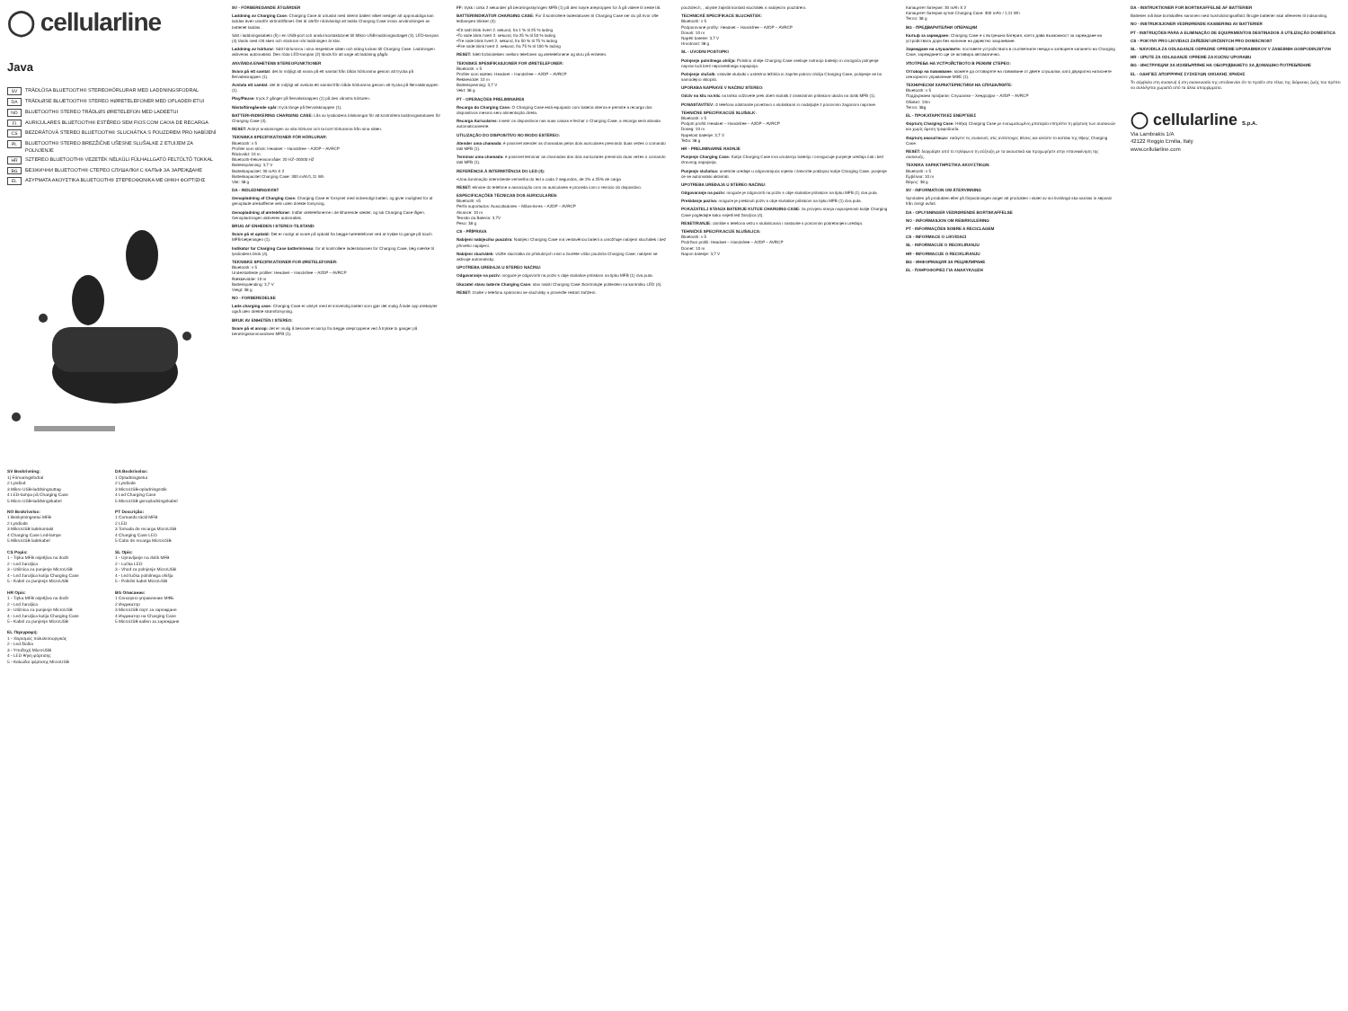◯ cellularline
Java
SV TRÅDLÖSA BLUETOOTH® STEREOHÖRLURAR MED LADDNINGSFODRAL
DA TRÅDLØSE BLUETOOTH® STEREO HØRETELEFONER MED OPLADER-ETUI
NO BLUETOOTH® STEREO TRÅDLØS ØRETELEFON MED LADEETUI
FI AURICULARES BLUETOOTH® ESTÉREO SEM FIOS COM CAIXA DE RECARGA
CS BEZDRÁTOVÁ STEREO BLUETOOTH® SLUCHÁTKA S POUZDREM PRO NABÍJENÍ
PL BLUETOOTH® STEREO BREZŽIČNE UŠESNE SLUŠALKE Z ETUIJEM ZA POLNJENJE
HR SZTEREO BLUETOOTH® VEZETÉK NÉLKÜLI FÜLHALLGATÓ FELTÖLTŐ TOKKAL
BG БЕЗЖИЧНИ BLUETOOTH® СТЕРЕО СЛУШАЛКИ С КАЛЪФ ЗА ЗАРЕЖДАНЕ
EL ΑΣΥΡΜΑΤΑ ΑΚΟΥΣΤΙΚΑ BLUETOOTH® ΣΤΕΡΕΟΦΩΝΙΚΑ ΜΕ ΘΗΚΗ ΦΟΡΤΙΣΗΣ
SV Beskrivning:
1) Förvaringsfodral
2 Lysdiod
3 Mikro USB-laddningsuttag
4 LED-lampa på Charging Case
5 Micro USB-laddningskabel
DA Beskrivelse:
1 Opladningsetui
2 Lysdiode
3 MicroUSB-opladningsstik
4 Led Charging Case
5 MicroUSB genopladningskabel
NO Beskrivelse:
1 Beskytningsetui MFB
2 Lysdiode
3 MikroUSB ladekontakt
4 Charging Case Led-lampe
5 MikroUSB ladekabel
PT Descrição:
1 Comando táctil MFB
2 LED
3 Tomada de recarga MicroUSB
4 Charging Case LED
5 Cabo de recarga MicroUSB
CS Popis:
1 - Tipka MFB osjetljiva na dodir
2 - Led žaruljica
3 - Utičnica za punjenje MicroUSB
4 - Led žaruljica kutija Charging Case
5 - Kabel za punjenje MicroUSB
SL Opis:
1 - Upravljanje na dotik MFB
2 - Lučka LED
3 - Vhod za polnjenje MicroUSB
4 - Led lučka polnilnega ohišja
5 - Polnilni kabel MicroUSB
HR Opis:
1 - Tipka MFB osjetljiva na dodir
2 - Led žaruljica
3 - Utičnica za punjenje MicroUSB
4 - Led žaruljica kutija Charging Case
5 - Kabel za punjenje MicroUSB
BG Описание:
1 Сензорно управление МФБ
2 Индикатор
3 MicroUSB порт за зареждане
4 Индикатор на Charging Case
5 MicroUSB кабел за зареждане
EL Περιγραφή:
1 - Χειρισμός πολυλειτουργικός
2 - Led δίοδοι
3 - Υποδοχή MicroUSB
4 - LED θήκη φόρτισης
5 - Καλώδιο φόρτισης MicroUSB
SV - FÖRBEREDANDE ÅTGÄRDER
Laddning av Charging Case: Charging Case är utrustat med internt batteri vilket medger att uppmuddiga kan laddas även utanför strömtillförsel. Det är därför nödvändigt att ladda Charging Case innan användningen av batteriet laddas.
Sätt i laddningskabeln (5) i en USB-port och anslut kontaktdonet till MIkro-USB-laddningsuttaget (3). LED-lampan (4) tänds med rött sken och slocknar när laddningen är klar.
Laddning av hörlurar: Sätt hörlurarna i sina respektive säten och stäng luckan till Charging Case. Laddningen aktiveras automatiskt. Den röda LED-lampan (2) tänds för att ange att laddning pågår.
ANVÄNDA ENHETENS STEREOFUNKTIONER
Svara på ett samtal: det är möjligt att svara på ett samtal från båda hörlurarna genom att trycka på flervalsknappen (1).
Avsluta ett samtal: det är möjligt att avsluta ett samtal från båda hörlurarna genom att trycka på flervalsknappen (1).
Play/Pause: tryck 2 gånger på flervalsknappen (1) på den vänstra hörluren.
Nästa/föregående spår: tryck länge på flervalsknappen (1).
BATTERI-INDIKERING CHARGING CASE: Lås av lysdiodens blinkningar för att kontrollera laddningsstatusen för Charging Case (4).
RESET: Avbryt anslutningen av alla hörlurar och ta bort hörlurarna från sina säten.
TEKNISKA SPECIFIKATIONER FÖR HÖRLURAR:
Bluetooth: v 5
Profiler som stöds: Headset – Handsfree – A2DP – AVRCP
Räckvidd: 10 m
Bluetooth-frekvensområde: 20 HZ–20000 HZ
Batterispänning: 3,7 V
Batterikapacitet: 30 mAh X 2
Batterikapacitet Charging Case: 300 mAh/1,11 Wh
Vikt: 38 g
DA - INDLEDNINGSVIST
Genopladning af Charging Case: Charging Case er forsynet med indvendigt batteri, og giver mulighed for at genoplade ørebøfferne selv uden direkte forsyning.
Genopladning af øretelefoner: Indfør øretelefonerne i de tilhørende sæder, og luk Charging Case lågen. Genopladningen aktiveres automatisk.
BRUG AF ENHEDEN I STEREO-TILSTAND:
Svare på et opkald: Det er muligt at svare på opkald fra begge høretelefoner ved at trykke to gange på touch MFB-betjeningen (1).
Indikator for Charging Case batteriniveau: for at kontrollere ladestatussen for Charging Case, læg mærke til lysdiodens blink (4).
TEKNISKE SPECIFIKATIONER FOR ØRETELEFONER:
Bluetooth: v 5
Understøttede profiler: Headset – Handsfree – A2DP – AVRCP
Rækkevidde: 10 m
Batterispænding: 3,7 V
Vægt: 38 g
NO - FORBEREDELSE
Lade charging case: Charging Case er utstyrt med et innvendig batteri som gjør det mulig å lade opp ørebøyler også uten direkte strømforsyning.
BRUK AV ENHETEN I STEREO:
Svare på et anrop: det er mulig å besvare et anrop fra begge øreproppene ved å trykke to ganger på berøringskommandoen MFB (1).
FF: trykk i cirka 2 sekunder på berøringsstyringen MFB (1) på den høyre øreproppen for å gå videre til neste lät.
BATTERIINDIKATOR CHARGING CASE: For å kontrollere ladestatusen til Charging Case ser du på hvor ofte ledlampen blinker (4):
•Ett rødt blink hvert 2. sekund, fra 1 % til 25 % lading
•To røde blink hvert 2. sekund, fra 25 % til 50 % lading
•Tre røde blink hvert 2. sekund, fra 50 % til 75 % lading
•Fire røde blink hvert 2. sekund, fra 75 % til 100 % lading
RESET: Slett forbindelsen mellom telefonen og øretelefonene og skru på enheten.
TEKNISKE SPESIFIKASJONER FOR ØRETELEFONER:
Bluetooth: v 5
Profiler som støttes: Headset – Handsfree – A2DP – AVRCP
Rekkevidde: 10 m
Batterispenning: 3,7 V
Vekt: 38 g
PT - OPERAÇÕES PRELIMINARES
Recarga do Charging Case: O Charging Case está equipado com bateria interna e permite a recarga dos dispositivos mesmo sem alimentação direta.
Recarga Auriculares: inserir os dispositivos nas suas caixas e fechar o Charging Case, a recarga será ativada automaticamente.
UTILIZAÇÃO DO DISPOSITIVO NO MODO ESTÉREO:
Atender uma chamada: é possível atender as chamadas pelos dois auriculares premindo duas vezes o comando tátil MFB (1).
Terminar uma chamada: é possível terminar as chamadas dos dois auriculares premindo duas vezes o comando tátil MFB (1).
REFERÊNCIA À INTERMITÊNCIA DO LED (4):
•Uma iluminação intermitente vermelha do led a cada 2 segundos, de 1% a 25% de carga
RESET: elimine do telefone a associação com os auriculares e proceda com o reinício do dispositivo.
ESPECIFICAÇÕES TÉCNICAS DOS AURICULARES:
Bluetooth: v5
Perfis suportados: Auscultadores – Mãos-livres – A2DP – AVRCP
Alcance: 10 m
Tensão da Bateria: 3,7V
Peso: 38 g
CS - PŘÍPRAVA
Nabíjení nabíjecího pouzdra: Nabíjecí Charging Case má vestavěnou baterii a umožňuje nabíjení sluchátek i bez přímého napájení.
Nabíjení sluchátek: vložte sluchátka do příslušných míst a zavřete víčko pouzdra Charging Case; nabíjení se aktivuje automaticky.
UPOTREBA UREĐAJA U STEREO NAČINU:
Odgovaranje na poziv: moguće je odgovoriti na poziv s obje slušalice pritiskom na tipku MFB (1) dva puta.
Ukazatel stavu baterie Charging Case: stav nabití Charging Case zkontrolujte pohledem na kontrolku LED (4).
RESET: zrušte v telefonu spárování se sluchátky a proveďte restart zařízení.
pouzdrech, , abyste zajistili kontakt sluchátek s nabíjecím pouzdrem.
TECHNICKÉ SPECIFIKACE SLUCHÁTEK:
Bluetooth: v 5
Podporované profily: Headset – Handsfree – A2DP – AVRCP
Dosah: 10 m
Napětí baterie: 3,7 V
Hmotnost: 38 g
SL - UVODNI POSTOPKI
Polnjenje polnilnega ohišja: Polnilno ohišje Charging Case vsebuje notranjo baterijo in omogoča polnjenje naprav tudi brez neposrednega napajanja.
Polnjenje slušalk: vstavite slušalki v ustrezna ležišča in zaprite pokrov ohišja Charging Case, polnjenje se bo samodejno vklopilo.
UPORABA NAPRAVE V NAČINU STEREO:
Odziv na klic na klic na lahko odzovete prek obeh slušalk z dvakratnim pritiskom ukaza na dotik MFB (1).
PONASTAVITEV: iz telefona odstranite povezavo s slušalkami in nadaljujte z ponovnim zagonom naprave.
TEHNIČNE SPECIFIKACIJE SLUŠALK:
Bluetooth: v 5
Podprti profili: Headset – Handsfree – A2DP – AVRCP
Doseg: 10 m
Napetost baterije: 3,7 V
Teža: 38 g
HR - PRELIMINARNE RADNJE
Punjenje Charging Case: Kutija Charging Case ima unutarnju bateriju i omogućuje punjenje uređaja čak i bez izravnog napajanja.
Punjenje slušalica: umetnite uređaje u odgovarajuća mjesta i zatvorite poklopac kutije Charging Case, punjenje će se automatski aktivirati.
UPOTREBA UREĐAJA U STEREO NAČINU:
Odgovaranje na poziv: moguće je odgovoriti na poziv s obje slušalice pritiskom na tipku MFB (1) dva puta.
Prekidanje poziva: moguće je prekinuti poziv s obje slušalice pritiskom na tipku MFB (1) dva puta.
POKAZATELJ STANJA BATERIJE KUTIJE CHARGING CASE: za provjeru stanja napunjenosti kutije Charging Case pogledajte kako svijetli led žaruljica (4).
RESETIRANJE: obrišite s telefona vezu s slušalicama i nastavite s ponovnim pokretanjem uređaja.
TEHNIČKE SPECIFIKACIJE SLUŠALICA:
Bluetooth: v 5
Podržani profili: Headset – Handsfree – A2DP – AVRCP
Domet: 10 m
Napon baterije: 3,7 V
Капацитет батерия: 30 mAh X 2
Капацитет батерия кутия Charging Case: 300 mAh / 1,11 Wh
Тегло: 38 g
BG - ПРЕДВАРИТЕЛНИ ОПЕРАЦИИ
Калъф за зареждане: Charging Case е с вътрешна батерия, която дава възможност за зареждане на устройствата дори без наличие на директно захранване.
Зареждане на слушалките: поставете устройствата в съответните гнезда и затворете капачето на Charging Case, зареждането ще се активира автоматично.
УПОТРЕБА НА УСТРОЙСТВОТО В РЕЖИМ СТЕРЕО:
Отговор на повикване: можете да отговаряте на повикване от двете слушалки, като двукратно натиснете сензорното управление МФБ (1).
ТЕХНИЧЕСКИ ХАРАКТЕРИСТИКИ НА СЛУШАЛКИТЕ:
Bluetooth: v 5
Поддържани профили: Слушалки – Хендсфри – A2DP – AVRCP
Обхват: 10m
Тегло: 38g
EL - ΠΡΟΚΑΤΑΡΚΤΙΚΕΣ ΕΝΕΡΓΕΙΕΣ
Φόρτιση Charging Case: Ηθήκη Charging Case με ενσωματωμένη μπαταρία επιτρέπει τη φόρτιση των συσκευών και χωρίς άμεση τροφοδοσία.
Φόρτιση ακουστικών: εισάγετε τις συσκευές στις αντίστοιχες θέσεις και κλείστε το καπάκι της θήκης Charging Case.
RESET: διαγράψτε από το τηλέφωνο τη σύζευξη με τα ακουστικά και προχωρήστε στην επανεκκίνηση της συσκευής.
ΤΕΧΝΙΚΑ ΧΑΡΑΚΤΗΡΙΣΤΙΚΑ ΑΚΟΥΣΤΙΚΩΝ:
Bluetooth: v 5
Εμβέλεια: 10 m
Βάρος: 38 g
SV - INFORMATION OM ÅTERVINNING
Symbolen på produkten eller på förpackningen anger att produkten i slutet av sin livslängd ska samlas in separat från övrigt avfall.
DA - OPLYSNINGER VEDRØRENDE BORTSKAFFELSE
NO - INFORMASJON OM RESIRKULERING
PT - INFORMAÇÕES SOBRE A RECICLAGEM
CS - INFORMACE O LIKVIDACI
SL - INFORMACIJE O RECIKLIRANJU
HR - INFORMACIJE O RECIKLIRANJU
BG - ИНФОРМАЦИЯ ЗА РЕЦИКЛИРАНЕ
EL - ΠΛΗΡΟΦΟΡΙΕΣ ΓΙΑ ΑΝΑΚΥΚΛΩΣΗ
DA - INSTRUKTIONER FOR BORTSKAFFELSE AF BATTERIER
Batterier må ikke bortskaffes sammen med husholdningsaffald. Brugte batterier skal afleveres til indsamling.
NO - INSTRUKSJONER VEDRØRENDE KASSERING AV BATTERIER
PT - INSTRUÇÕES PARA A ELIMINAÇÃO DE EQUIPAMENTOS DESTINADOS À UTILIZAÇÃO DOMÉSTICA
CS - POKYNY PRO LIKVIDACI ZAŘÍZENÍ URČENÝCH PRO DOMÁCNOST
SL - NAVODILA ZA ODLAGANJE ODPADNE OPREME UPORABNIKOV V ZASEBNIH GOSPODINJSTVIH
HR - UPUTE ZA ODLAGANJE OPREME ZA KUĆNU UPORABU
BG - ИНСТРУКЦИИ ЗА ИЗХВЪРЛЯНЕ НА ОБОРУДВАНЕТО ЗА ДОМАШНО ПОТРЕБЛЕНИЕ
EL - ΟΔΗΓΙΕΣ ΑΠΟΡΡΙΨΗΣ ΣΥΣΚΕΥΩΝ ΟΙΚΙΑΚΗΣ ΧΡΗΣΗΣ
Το σύμβολο στη συσκευή ή στη συσκευασία της υποδεικνύει ότι το προϊόν στο τέλος της διάρκειας ζωής του πρέπει να συλλέγεται χωριστά από τα άλλα απορρίμματα.
◯ cellularline S.p.A.
Via Lambrakis 1/A
42122 Reggio Emilia, Italy
www.cellularline.com